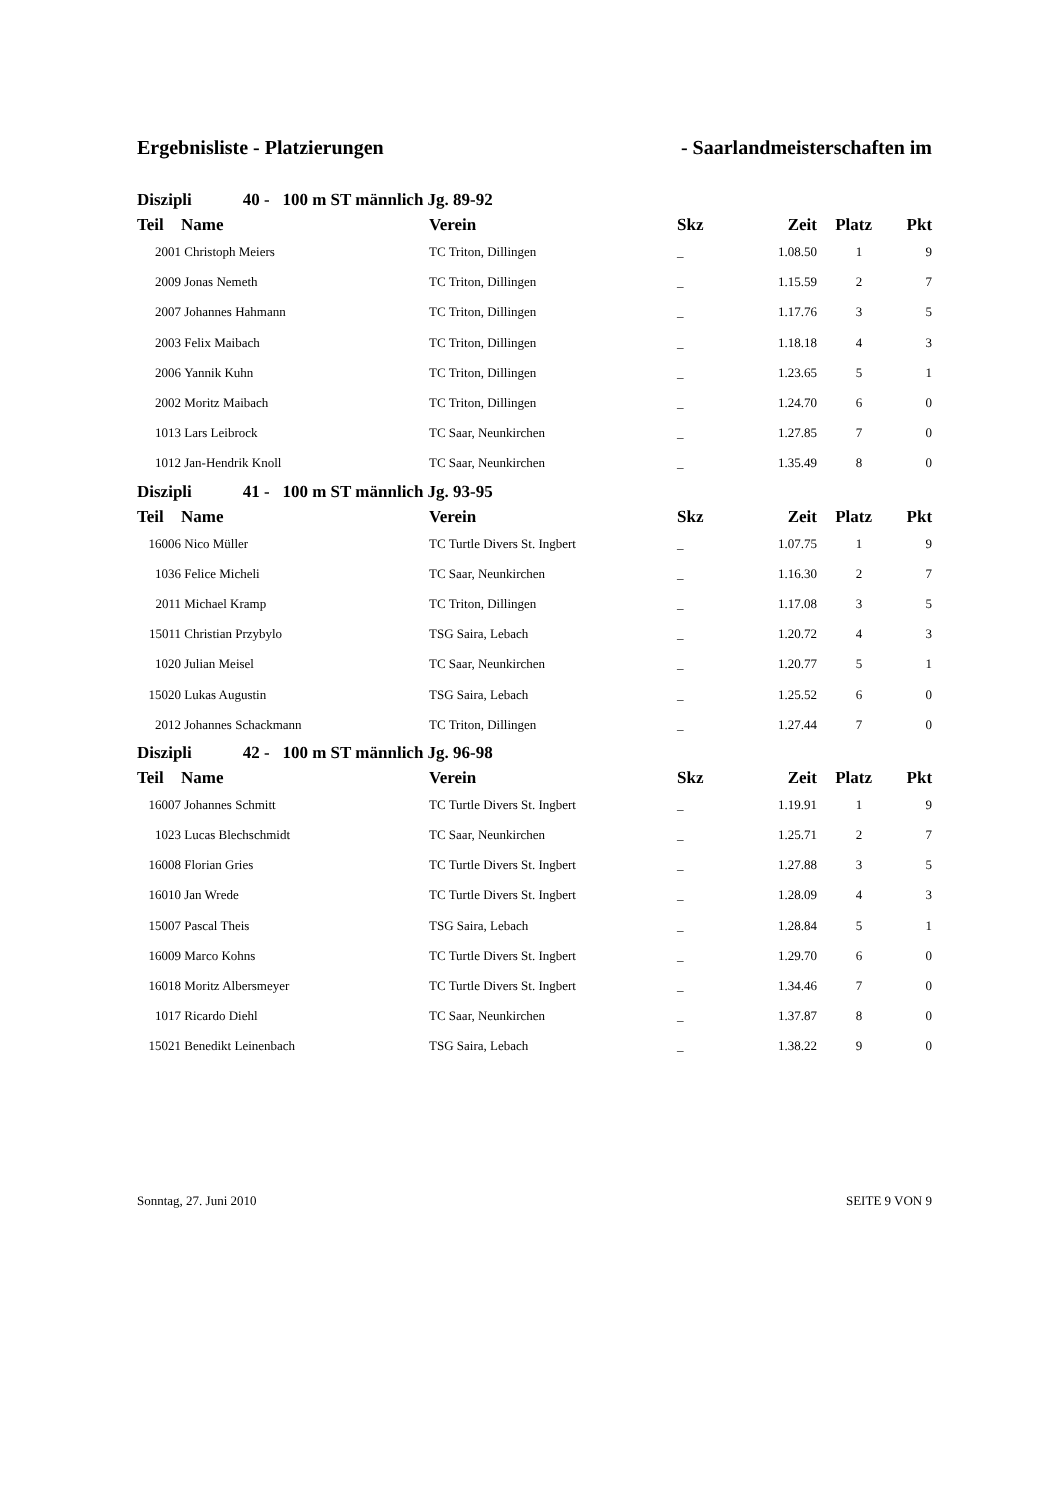Ergebnisliste - Platzierungen - Saarlandmeisterschaften im
| Diszipli 40 - 100 m ST männlich Jg. 89-92 | | | | | | |
| Teil | Name | Verein | Skz | Zeit | Platz | Pkt |
| 2001 | Christoph Meiers | TC Triton, Dillingen | _ | 1.08.50 | 1 | 9 |
| 2009 | Jonas Nemeth | TC Triton, Dillingen | _ | 1.15.59 | 2 | 7 |
| 2007 | Johannes Hahmann | TC Triton, Dillingen | _ | 1.17.76 | 3 | 5 |
| 2003 | Felix Maibach | TC Triton, Dillingen | _ | 1.18.18 | 4 | 3 |
| 2006 | Yannik Kuhn | TC Triton, Dillingen | _ | 1.23.65 | 5 | 1 |
| 2002 | Moritz Maibach | TC Triton, Dillingen | _ | 1.24.70 | 6 | 0 |
| 1013 | Lars Leibrock | TC Saar, Neunkirchen | _ | 1.27.85 | 7 | 0 |
| 1012 | Jan-Hendrik Knoll | TC Saar, Neunkirchen | _ | 1.35.49 | 8 | 0 |
| Diszipli 41 - 100 m ST männlich Jg. 93-95 | | | | | | |
| Teil | Name | Verein | Skz | Zeit | Platz | Pkt |
| 16006 | Nico Müller | TC Turtle Divers St. Ingbert | _ | 1.07.75 | 1 | 9 |
| 1036 | Felice Micheli | TC Saar, Neunkirchen | _ | 1.16.30 | 2 | 7 |
| 2011 | Michael Kramp | TC Triton, Dillingen | _ | 1.17.08 | 3 | 5 |
| 15011 | Christian Przybylo | TSG Saira, Lebach | _ | 1.20.72 | 4 | 3 |
| 1020 | Julian Meisel | TC Saar, Neunkirchen | _ | 1.20.77 | 5 | 1 |
| 15020 | Lukas Augustin | TSG Saira, Lebach | _ | 1.25.52 | 6 | 0 |
| 2012 | Johannes Schackmann | TC Triton, Dillingen | _ | 1.27.44 | 7 | 0 |
| Diszipli 42 - 100 m ST männlich Jg. 96-98 | | | | | | |
| Teil | Name | Verein | Skz | Zeit | Platz | Pkt |
| 16007 | Johannes Schmitt | TC Turtle Divers St. Ingbert | _ | 1.19.91 | 1 | 9 |
| 1023 | Lucas Blechschmidt | TC Saar, Neunkirchen | _ | 1.25.71 | 2 | 7 |
| 16008 | Florian Gries | TC Turtle Divers St. Ingbert | _ | 1.27.88 | 3 | 5 |
| 16010 | Jan Wrede | TC Turtle Divers St. Ingbert | _ | 1.28.09 | 4 | 3 |
| 15007 | Pascal Theis | TSG Saira, Lebach | _ | 1.28.84 | 5 | 1 |
| 16009 | Marco Kohns | TC Turtle Divers St. Ingbert | _ | 1.29.70 | 6 | 0 |
| 16018 | Moritz Albersmeyer | TC Turtle Divers St. Ingbert | _ | 1.34.46 | 7 | 0 |
| 1017 | Ricardo Diehl | TC Saar, Neunkirchen | _ | 1.37.87 | 8 | 0 |
| 15021 | Benedikt Leinenbach | TSG Saira, Lebach | _ | 1.38.22 | 9 | 0 |
Sonntag, 27. Juni 2010 SEITE 9 VON 9